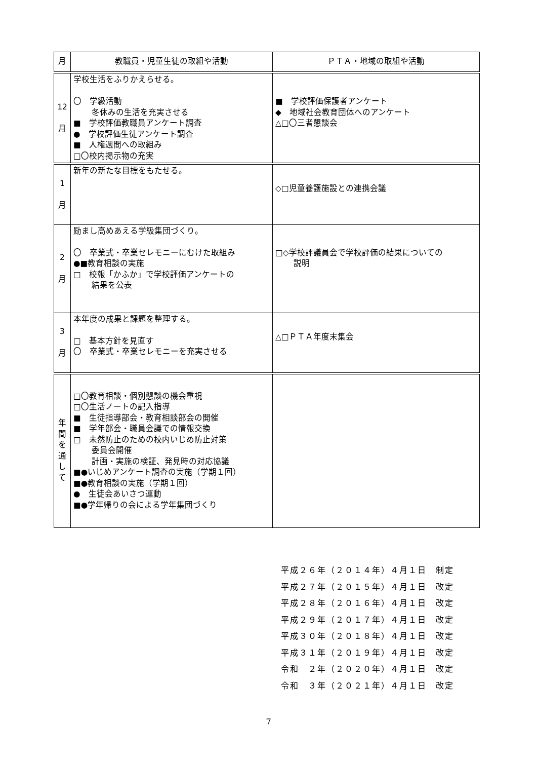| 月 | 教職員・児童生徒の取組や活動 | ＰＴＡ・地域の取組や活動 |
| --- | --- | --- |
| 12 月 | 学校生活をふりかえらせる。 〇 学級活動 冬休みの生活を充実させる ■ 学校評価教職員アンケート調査 ● 学校評価生徒アンケート調査 ■ 人権週間への取組み □〇校内掲示物の充実 | ■ 学校評価保護者アンケート ◆ 地域社会教育団体へのアンケート △□〇三者懇談会 |
| 1 月 | 新年の新たな目標をもたせる。 | ◇□児童養護施設との連携会議 |
| 2 月 | 励まし高めあえる学級集団づくり。 〇 卒業式・卒業セレモニーにむけた取組み ●■教育相談の実施 □ 校報「かふか」で学校評価アンケートの 結果を公表 | □◇学校評議員会で学校評価の結果についての 説明 |
| 3 月 | 本年度の成果と課題を整理する。 □ 基本方針を見直す 〇 卒業式・卒業セレモニーを充実させる | △□ＰＴＡ年度末集会 |
| 年 間 を 通 し て | □〇教育相談・個別懇談の機会重視 □〇生活ノートの記入指導 ■ 生徒指導部会・教育相談部会の開催 ■ 学年部会・職員会議での情報交換 □ 未然防止のための校内いじめ防止対策 委員会開催 計画・実施の検証、発見時の対応協議 ■●いじめアンケート調査の実施（学期１回） ■●教育相談の実施（学期１回） ● 生徒会あいさつ運動 ■●学年帰りの会による学年集団づくり | |
平成２６年（２０１４年）４月１日　制定
平成２７年（２０１５年）４月１日　改定
平成２８年（２０１６年）４月１日　改定
平成２９年（２０１７年）４月１日　改定
平成３０年（２０１８年）４月１日　改定
平成３１年（２０１９年）４月１日　改定
令和　２年（２０２０年）４月１日　改定
令和　３年（２０２１年）４月１日　改定
7